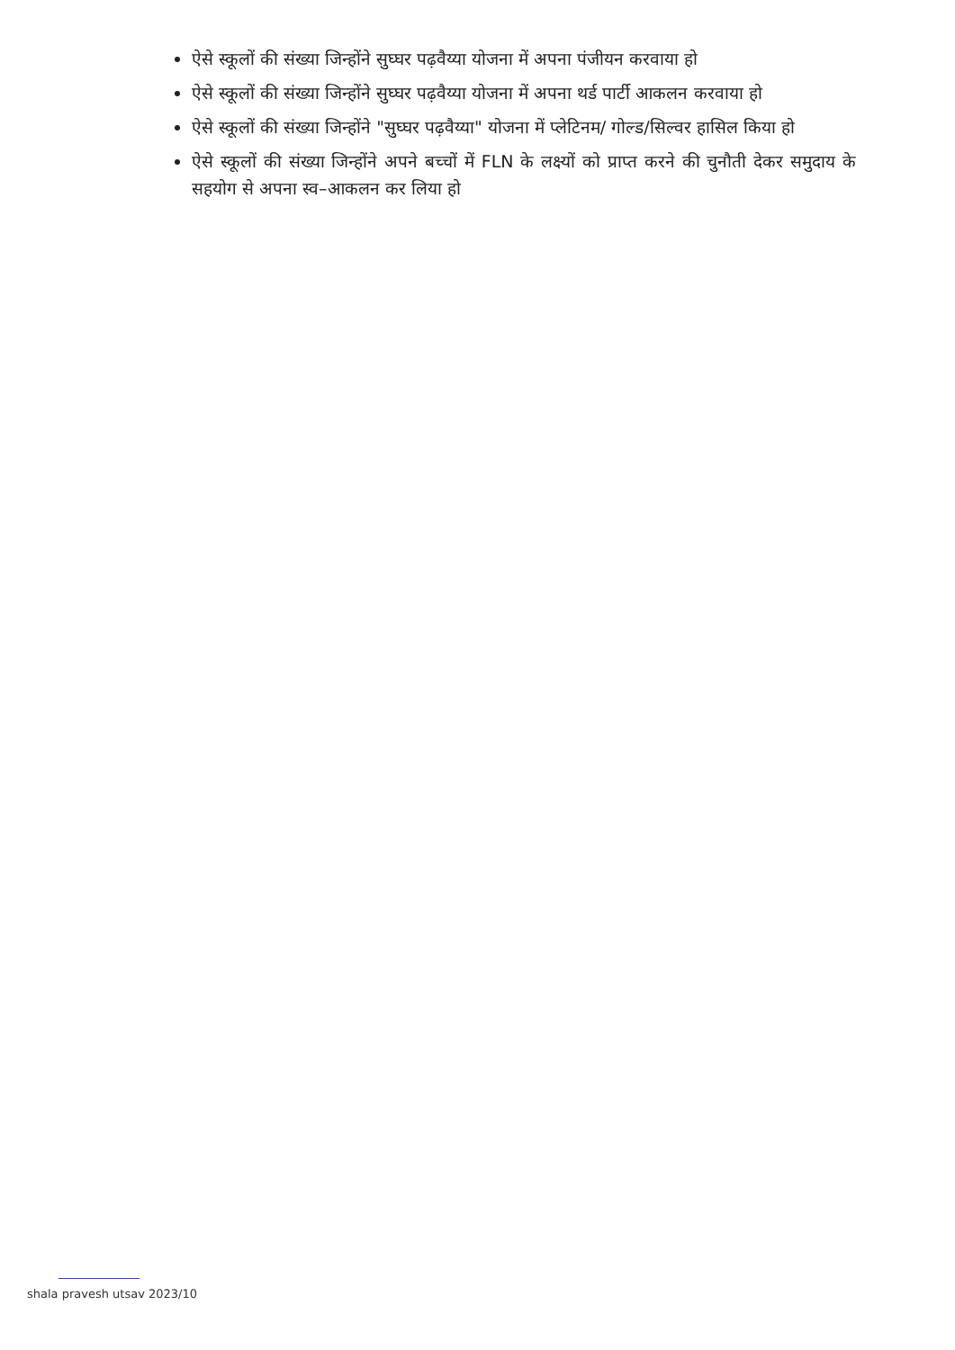ऐसे स्कूलों की संख्या जिन्होंने सुघ्घर पढ़वैय्या योजना में अपना पंजीयन करवाया हो
ऐसे स्कूलों की संख्या जिन्होंने सुघ्घर पढ़वैय्या योजना में अपना थर्ड पार्टी आकलन करवाया हो
ऐसे स्कूलों की संख्या जिन्होंने "सुघ्घर पढ़वैय्या" योजना में प्लेटिनम/ गोल्ड/सिल्वर हासिल किया हो
ऐसे स्कूलों की संख्या जिन्होंने अपने बच्चों में FLN के लक्ष्यों को प्राप्त करने की चुनौती देकर समुदाय के सहयोग से अपना स्व–आकलन कर लिया हो
shala pravesh utsav 2023/10